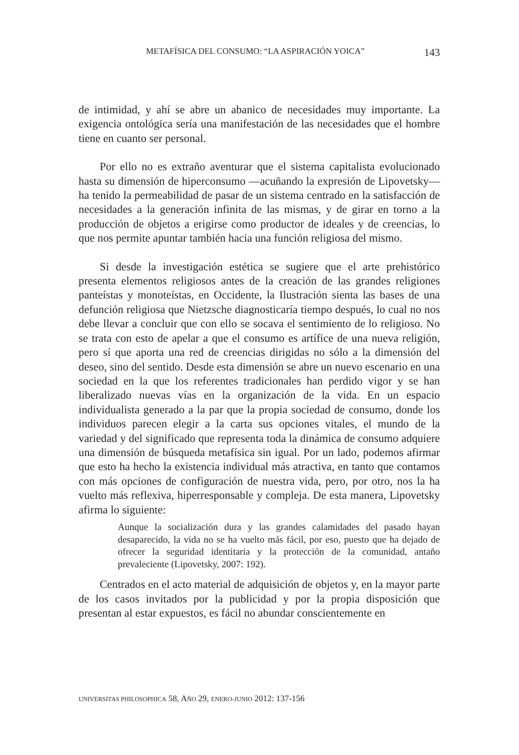METAFÍSICA DEL CONSUMO: “LA ASPIRACIÓN YOICA” 143
de intimidad, y ahí se abre un abanico de necesidades muy importante. La exigencia ontológica sería una manifestación de las necesidades que el hombre tiene en cuanto ser personal.
Por ello no es extraño aventurar que el sistema capitalista evolucionado hasta su dimensión de hiperconsumo —acuñando la expresión de Lipovetsky— ha tenido la permeabilidad de pasar de un sistema centrado en la satisfacción de necesidades a la generación infinita de las mismas, y de girar en torno a la producción de objetos a erigirse como productor de ideales y de creencias, lo que nos permite apuntar también hacia una función religiosa del mismo.
Si desde la investigación estética se sugiere que el arte prehistórico presenta elementos religiosos antes de la creación de las grandes religiones panteístas y monoteístas, en Occidente, la Ilustración sienta las bases de una defunción religiosa que Nietzsche diagnosticaría tiempo después, lo cual no nos debe llevar a concluir que con ello se socava el sentimiento de lo religioso. No se trata con esto de apelar a que el consumo es artífice de una nueva religión, pero sí que aporta una red de creencias dirigidas no sólo a la dimensión del deseo, sino del sentido. Desde esta dimensión se abre un nuevo escenario en una sociedad en la que los referentes tradicionales han perdido vigor y se han liberalizado nuevas vías en la organización de la vida. En un espacio individualista generado a la par que la propia sociedad de consumo, donde los individuos parecen elegir a la carta sus opciones vitales, el mundo de la variedad y del significado que representa toda la dinámica de consumo adquiere una dimensión de búsqueda metafísica sin igual. Por un lado, podemos afirmar que esto ha hecho la existencia individual más atractiva, en tanto que contamos con más opciones de configuración de nuestra vida, pero, por otro, nos la ha vuelto más reflexiva, hiperresponsable y compleja. De esta manera, Lipovetsky afirma lo siguiente:
Aunque la socialización dura y las grandes calamidades del pasado hayan desaparecido, la vida no se ha vuelto más fácil, por eso, puesto que ha dejado de ofrecer la seguridad identitaria y la protección de la comunidad, antaño prevaleciente (Lipovetsky, 2007: 192).
Centrados en el acto material de adquisición de objetos y, en la mayor parte de los casos invitados por la publicidad y por la propia disposición que presentan al estar expuestos, es fácil no abundar conscientemente en
UNIVERSITAS PHILOSOPHICA 58, AÑO 29, ENERO-JUNIO 2012: 137-156